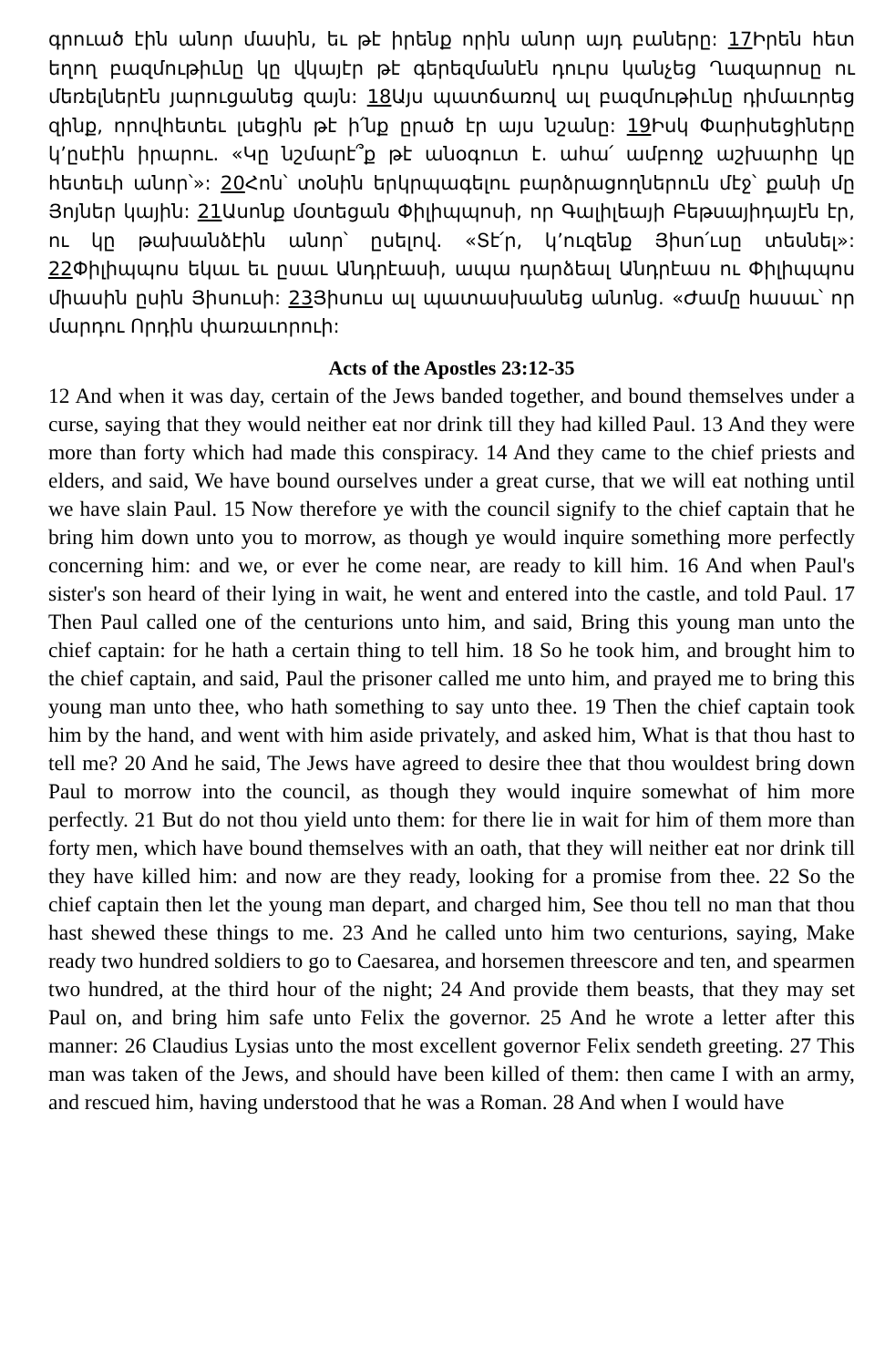գրուած էին անոր մասին, եւ թէ իրենք որին անոր այդ բաները: 17 Իրեն հետ եղող բազմութիւնը կը վկայէր թէ գերեզմանէն դուրս կանչեց Ղազարոսը ու մեռելներէն յարուցանեց զայն: 18 Այս պատճառով ալ բազմութիւնը դիմաւորեց զինք, որովհետեւ լսեցին թէ ի՛նք ըրած էր այս նշանը: 19 Իսկ Փարիսեցիները կ’ըսէին իրարու. «Կը նշմարէ՞ք թէ անօգուտ է. ահա՛ ամբողջ աշխարհը կը հետեւի անոր՝»: 20 Հոն՝ տօնին երկրպագելու բարձրացողներուն մէջ՝ քանի մը Յոյներ կային: 21 Ասոնք մօտեցան Փիլիպպոսի, որ Գալիլեայի Բեթսայիդայէն էր, ու կը թախանձէին անոր՝ ըսելով. «Տէ՛ր, կ’ուզենք Յիսո՛ւսը տեսնել»: 22 Փիլիպպոս եկաւ եւ ըսաւ Անդրէասի, ապա դարձեալ Անդրէաս ու Փիլիպպոս միասին ըսին Յիսուսի: 23 Յիսուս ալ պատասխանեց անոնց. «Ժամը հասաւ՝ որ մարդու Որդին փառաւորուի:
Acts of the Apostles 23:12-35
12 And when it was day, certain of the Jews banded together, and bound themselves under a curse, saying that they would neither eat nor drink till they had killed Paul. 13 And they were more than forty which had made this conspiracy. 14 And they came to the chief priests and elders, and said, We have bound ourselves under a great curse, that we will eat nothing until we have slain Paul. 15 Now therefore ye with the council signify to the chief captain that he bring him down unto you to morrow, as though ye would inquire something more perfectly concerning him: and we, or ever he come near, are ready to kill him. 16 And when Paul's sister's son heard of their lying in wait, he went and entered into the castle, and told Paul. 17 Then Paul called one of the centurions unto him, and said, Bring this young man unto the chief captain: for he hath a certain thing to tell him. 18 So he took him, and brought him to the chief captain, and said, Paul the prisoner called me unto him, and prayed me to bring this young man unto thee, who hath something to say unto thee. 19 Then the chief captain took him by the hand, and went with him aside privately, and asked him, What is that thou hast to tell me? 20 And he said, The Jews have agreed to desire thee that thou wouldest bring down Paul to morrow into the council, as though they would inquire somewhat of him more perfectly. 21 But do not thou yield unto them: for there lie in wait for him of them more than forty men, which have bound themselves with an oath, that they will neither eat nor drink till they have killed him: and now are they ready, looking for a promise from thee. 22 So the chief captain then let the young man depart, and charged him, See thou tell no man that thou hast shewed these things to me. 23 And he called unto him two centurions, saying, Make ready two hundred soldiers to go to Caesarea, and horsemen threescore and ten, and spearmen two hundred, at the third hour of the night; 24 And provide them beasts, that they may set Paul on, and bring him safe unto Felix the governor. 25 And he wrote a letter after this manner: 26 Claudius Lysias unto the most excellent governor Felix sendeth greeting. 27 This man was taken of the Jews, and should have been killed of them: then came I with an army, and rescued him, having understood that he was a Roman. 28 And when I would have